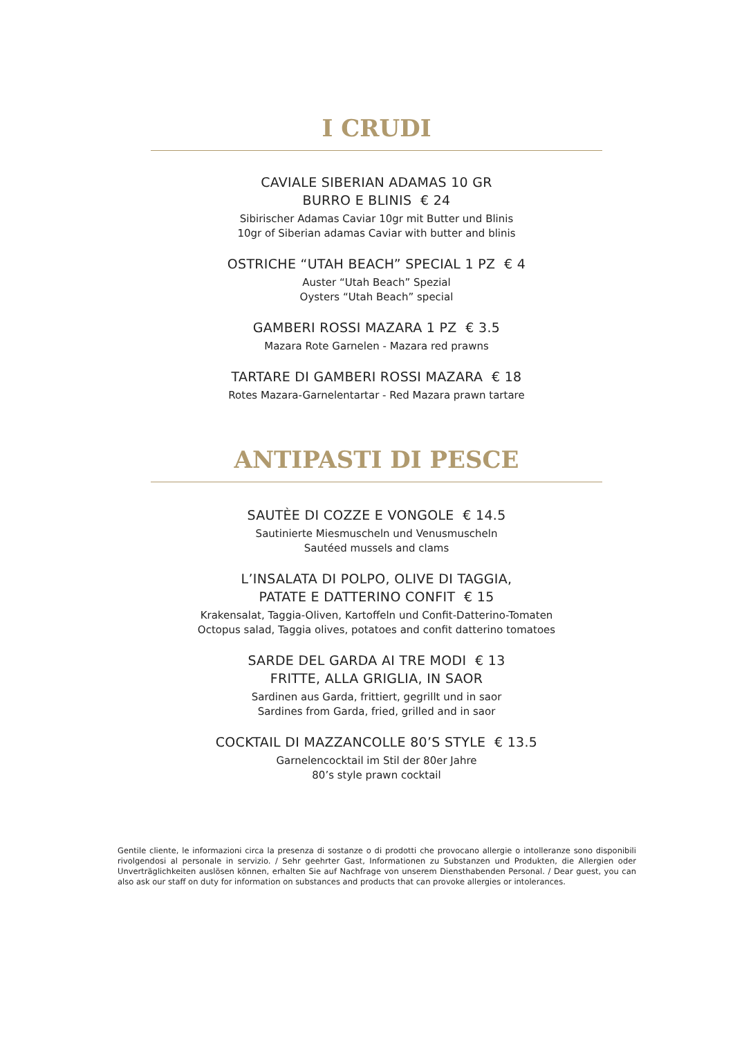I CRUDI
CAVIALE SIBERIAN ADAMAS 10 GR
BURRO E BLINIS € 24
Sibirischer Adamas Caviar 10gr mit Butter und Blinis
10gr of Siberian adamas Caviar with butter and blinis
OSTRICHE “UTAH BEACH” SPECIAL 1 PZ € 4
Auster “Utah Beach” Spezial
Oysters “Utah Beach” special
GAMBERI ROSSI MAZARA 1 PZ € 3.5
Mazara Rote Garnelen - Mazara red prawns
TARTARE DI GAMBERI ROSSI MAZARA € 18
Rotes Mazara-Garnelentartar - Red Mazara prawn tartare
ANTIPASTI DI PESCE
SAUTÈE DI COZZE E VONGOLE € 14.5
Sautinierte Miesmuscheln und Venusmuscheln
Sautéed mussels and clams
L’INSALATA DI POLPO, OLIVE DI TAGGIA,
PATATE E DATTERINO CONFIT € 15
Krakensalat, Taggia-Oliven, Kartoffeln und Confit-Datterino-Tomaten
Octopus salad, Taggia olives, potatoes and confit datterino tomatoes
SARDE DEL GARDA AI TRE MODI € 13
FRITTE, ALLA GRIGLIA, IN SAOR
Sardinen aus Garda, frittiert, gegrillt und in saor
Sardines from Garda, fried, grilled and in saor
COCKTAIL DI MAZZANCOLLE 80’S STYLE € 13.5
Garnelencocktail im Stil der 80er Jahre
80’s style prawn cocktail
Gentile cliente, le informazioni circa la presenza di sostanze o di prodotti che provocano allergie o intolleranze sono disponibili rivolgendosi al personale in servizio. / Sehr geehrter Gast, Informationen zu Substanzen und Produkten, die Allergien oder Unverträglichkeiten auslösen können, erhalten Sie auf Nachfrage von unserem Diensthabenden Personal. / Dear guest, you can also ask our staff on duty for information on substances and products that can provoke allergies or intolerances.